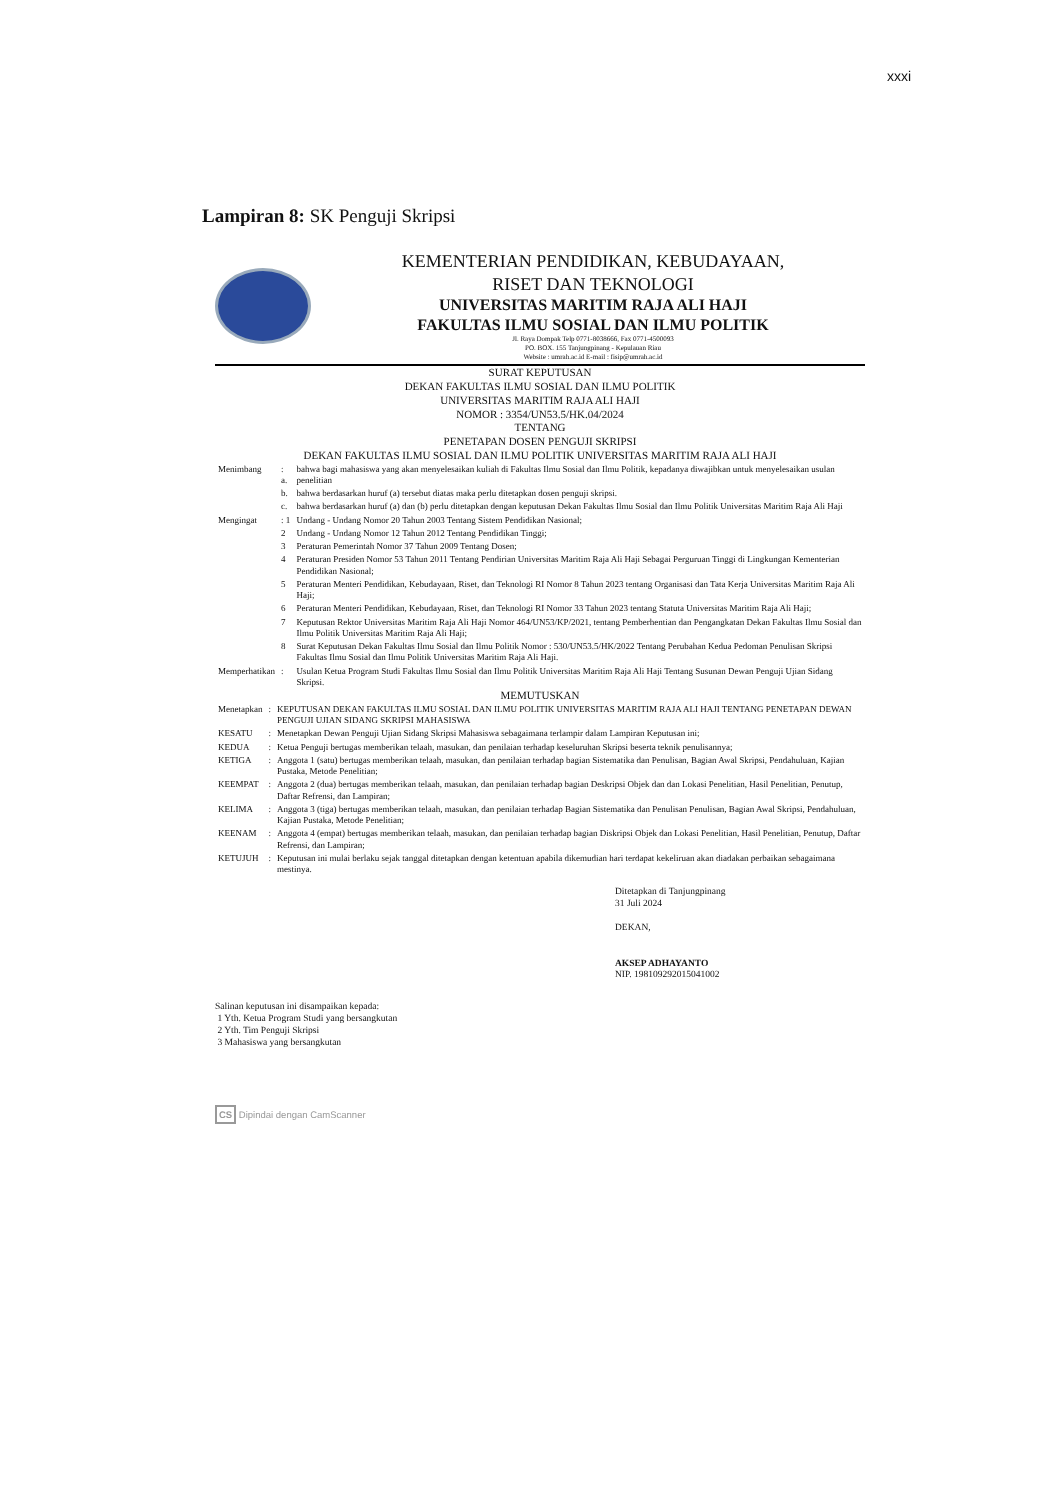xxxi
Lampiran 8: SK Penguji Skripsi
KEMENTERIAN PENDIDIKAN, KEBUDAYAAN,
RISET DAN TEKNOLOGI
UNIVERSITAS MARITIM RAJA ALI HAJI
FAKULTAS ILMU SOSIAL DAN ILMU POLITIK
Jl. Raya Dompak Telp 0771-8038666, Fax 0771-4500093
PO. BOX. 155 Tanjungpinang - Kepulauan Riau
Website : umrah.ac.id E-mail : fisip@umrah.ac.id
SURAT KEPUTUSAN
DEKAN FAKULTAS ILMU SOSIAL DAN ILMU POLITIK
UNIVERSITAS MARITIM RAJA ALI HAJI
NOMOR : 3354/UN53.5/HK.04/2024
TENTANG
PENETAPAN DOSEN PENGUJI SKRIPSI
DEKAN FAKULTAS ILMU SOSIAL DAN ILMU POLITIK UNIVERSITAS MARITIM RAJA ALI HAJI
| Menimbang | : a. | bahwa bagi mahasiswa yang akan menyelesaikan kuliah di Fakultas Ilmu Sosial dan Ilmu Politik, kepadanya diwajibkan untuk menyelesaikan usulan penelitian |
| | b. | bahwa berdasarkan huruf (a) tersebut diatas maka perlu ditetapkan dosen penguji skripsi. |
| | c. | bahwa berdasarkan huruf (a) dan (b) perlu ditetapkan dengan keputusan Dekan Fakultas Ilmu Sosial dan Ilmu Politik Universitas Maritim Raja Ali Haji |
| Mengingat | : 1 | Undang - Undang Nomor 20 Tahun 2003 Tentang Sistem Pendidikan Nasional; |
| | 2 | Undang - Undang Nomor 12 Tahun 2012 Tentang Pendidikan Tinggi; |
| | 3 | Peraturan Pemerintah Nomor 37 Tahun 2009 Tentang Dosen; |
| | 4 | Peraturan Presiden Nomor 53 Tahun 2011 Tentang Pendirian Universitas Maritim Raja Ali Haji Sebagai Perguruan Tinggi di Lingkungan Kementerian Pendidikan Nasional; |
| | 5 | Peraturan Menteri Pendidikan, Kebudayaan, Riset, dan Teknologi RI Nomor 8 Tahun 2023 tentang Organisasi dan Tata Kerja Universitas Maritim Raja Ali Haji; |
| | 6 | Peraturan Menteri Pendidikan, Kebudayaan, Riset, dan Teknologi RI Nomor 33 Tahun 2023 tentang Statuta Universitas Maritim Raja Ali Haji; |
| | 7 | Keputusan Rektor Universitas Maritim Raja Ali Haji Nomor 464/UN53/KP/2021, tentang Pemberhentian dan Pengangkatan Dekan Fakultas Ilmu Sosial dan Ilmu Politik Universitas Maritim Raja Ali Haji; |
| | 8 | Surat Keputusan Dekan Fakultas Ilmu Sosial dan Ilmu Politik Nomor : 530/UN53.5/HK/2022 Tentang Perubahan Kedua Pedoman Penulisan Skripsi Fakultas Ilmu Sosial dan Ilmu Politik Universitas Maritim Raja Ali Haji. |
| Memperhatikan | : | Usulan Ketua Program Studi Fakultas Ilmu Sosial dan Ilmu Politik Universitas Maritim Raja Ali Haji Tentang Susunan Dewan Penguji Ujian Sidang Skripsi. |
MEMUTUSKAN
| Menetapkan | : | KEPUTUSAN DEKAN FAKULTAS ILMU SOSIAL DAN ILMU POLITIK UNIVERSITAS MARITIM RAJA ALI HAJI TENTANG PENETAPAN DEWAN PENGUJI UJIAN SIDANG SKRIPSI MAHASISWA |
| KESATU | : | Menetapkan Dewan Penguji Ujian Sidang Skripsi Mahasiswa sebagaimana terlampir dalam Lampiran Keputusan ini; |
| KEDUA | : | Ketua Penguji bertugas memberikan telaah, masukan, dan penilaian terhadap keseluruhan Skripsi beserta teknik penulisannya; |
| KETIGA | : | Anggota 1 (satu) bertugas memberikan telaah, masukan, dan penilaian terhadap bagian Sistematika dan Penulisan, Bagian Awal Skripsi, Pendahuluan, Kajian Pustaka, Metode Penelitian; |
| KEEMPAT | : | Anggota 2 (dua) bertugas memberikan telaah, masukan, dan penilaian terhadap bagian Deskripsi Objek dan dan Lokasi Penelitian, Hasil Penelitian, Penutup, Daftar Refrensi, dan Lampiran; |
| KELIMA | : | Anggota 3 (tiga) bertugas memberikan telaah, masukan, dan penilaian terhadap Bagian Sistematika dan Penulisan Penulisan, Bagian Awal Skripsi, Pendahuluan, Kajian Pustaka, Metode Penelitian; |
| KEENAM | : | Anggota 4 (empat) bertugas memberikan telaah, masukan, dan penilaian terhadap bagian Diskripsi Objek dan Lokasi Penelitian, Hasil Penelitian, Penutup, Daftar Refrensi, dan Lampiran; |
| KETUJUH | : | Keputusan ini mulai berlaku sejak tanggal ditetapkan dengan ketentuan apabila dikemudian hari terdapat kekeliruan akan diadakan perbaikan sebagaimana mestinya. |
Ditetapkan di Tanjungpinang
31 Juli 2024
DEKAN,
AKSEP ADHAYANTO
NIP. 198109292015041002
Salinan keputusan ini disampaikan kepada:
1 Yth. Ketua Program Studi yang bersangkutan
2 Yth. Tim Penguji Skripsi
3 Mahasiswa yang bersangkutan
CS Dipindai dengan CamScanner